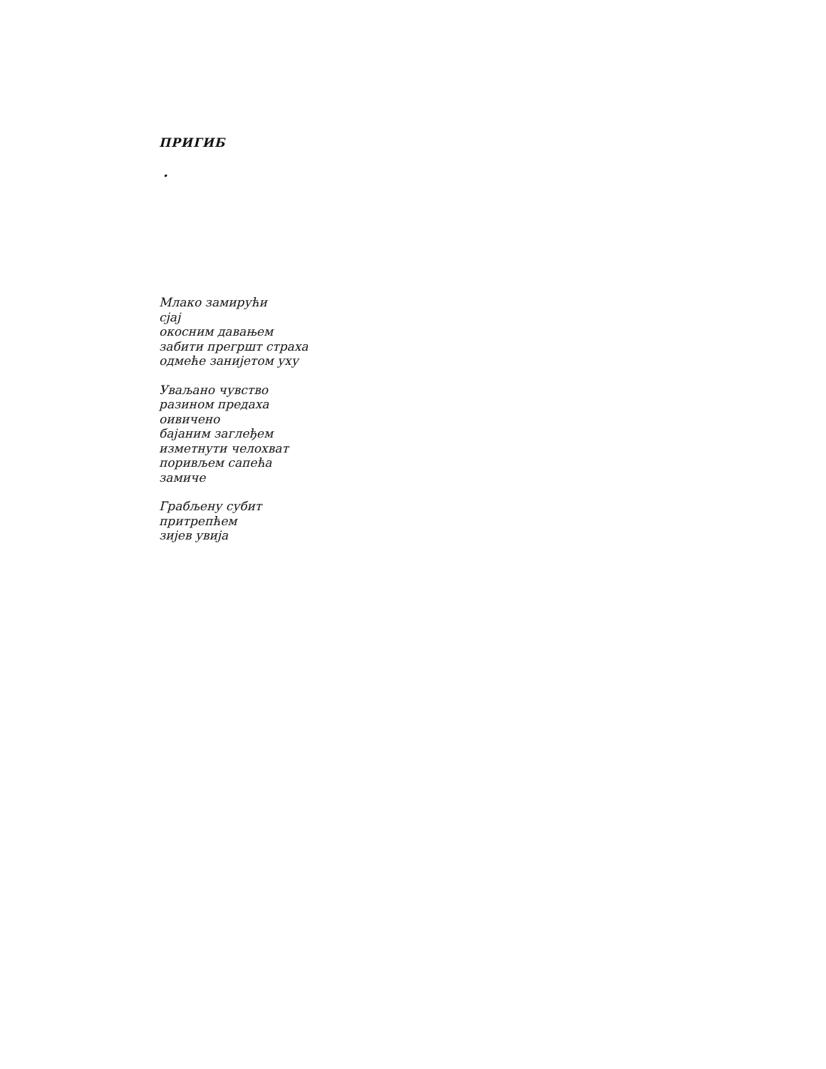ПРИГИБ
•
Млако замирући
сјај
окосним давањем
забити прегршт страха
одмеће занијетом уху
Уваљано чувство
разином предаха
оивичено
бајаним заглеђем
изметнути челохват
поривљем сапећа
замиче
Грабљену субит
притрепћем
зијев увија